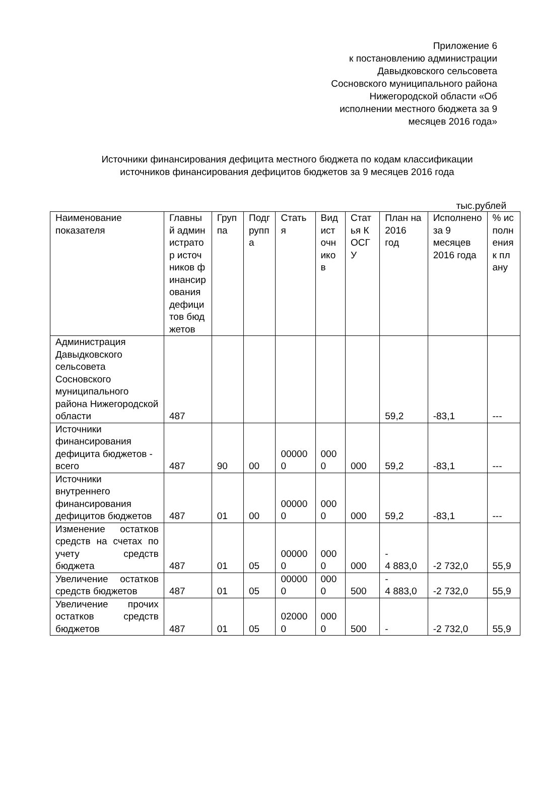Приложение 6
к постановлению администрации
Давыдковского сельсовета
Сосновского муниципального района
Нижегородской области «Об
исполнении местного бюджета за 9
месяцев 2016 года»
Источники финансирования дефицита местного бюджета по кодам классификации источников финансирования дефицитов бюджетов за 9 месяцев 2016 года
тыс.рублей
| Наименование показателя | Главный администратор источников финансирования дефицитов бюджетов | Группа | Подгруппа | Статья | Вид источников | Статья КОСГУ | План на 2016 год | Исполнено за 9 месяцев 2016 года | % исполнения к плану |
| Администрация Давыдковского сельсовета Сосновского муниципального района Нижегородской области | 487 | | | | | | 59,2 | -83,1 | --- |
| Источники финансирования дефицита бюджетов - всего | 487 | 90 | 00 | 000000 | 0000 | 000 | 59,2 | -83,1 | --- |
| Источники внутреннего финансирования дефицитов бюджетов | 487 | 01 | 00 | 000000 | 0000 | 000 | 59,2 | -83,1 | --- |
| Изменение остатков средств на счетах по учету средств бюджета | 487 | 01 | 05 | 000000 | 0000 | 000 | - 4 883,0 | -2 732,0 | 55,9 |
| Увеличение остатков средств бюджетов | 487 | 01 | 05 | 000000 | 0000 | 500 | - 4 883,0 | -2 732,0 | 55,9 |
| Увеличение прочих остатков средств бюджетов | 487 | 01 | 05 | 020000 | 0000 | 500 | - | -2 732,0 | 55,9 |